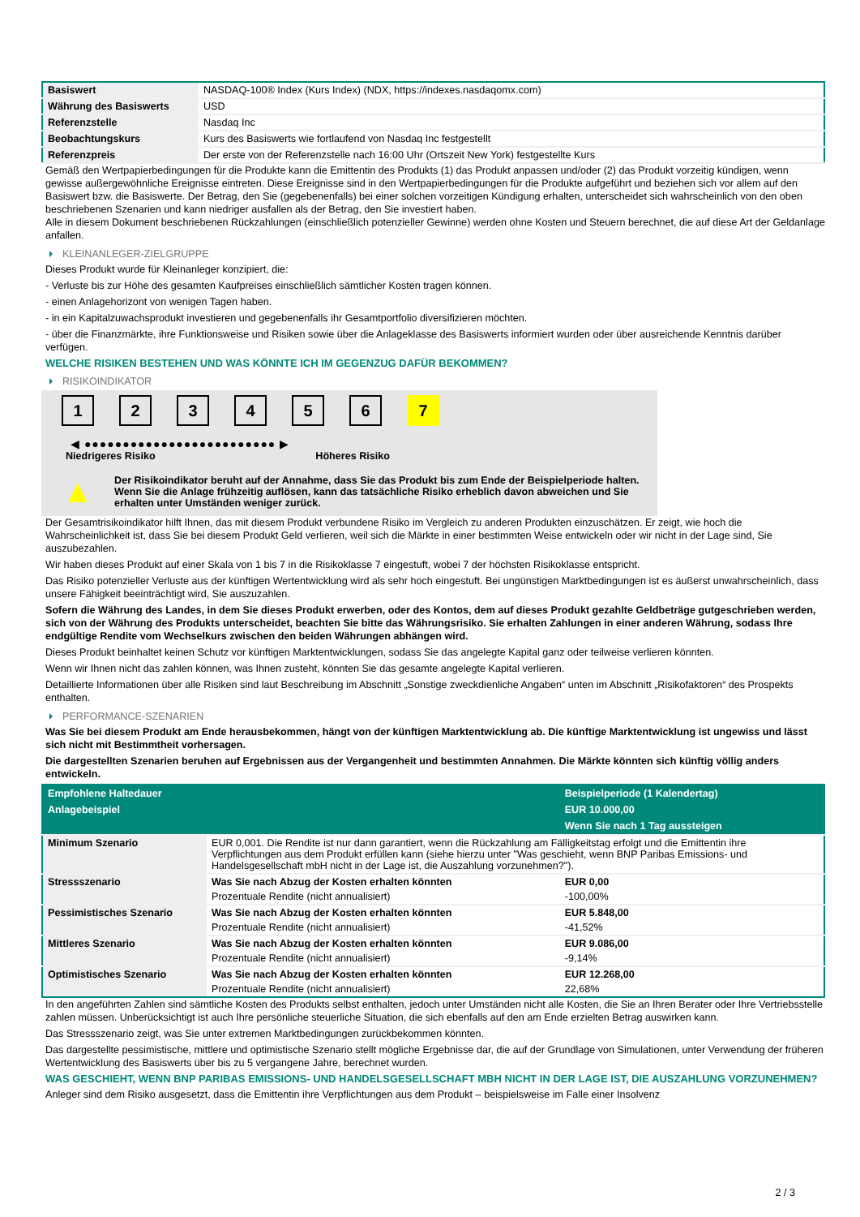| Basiswert | NASDAQ-100® Index (Kurs Index) (NDX, https://indexes.nasdaqomx.com) |
| Währung des Basiswerts | USD |
| Referenzstelle | Nasdaq Inc |
| Beobachtungskurs | Kurs des Basiswerts wie fortlaufend von Nasdaq Inc festgestellt |
| Referenzpreis | Der erste von der Referenzstelle nach 16:00 Uhr (Ortszeit New York) festgestellte Kurs |
Gemäß den Wertpapierbedingungen für die Produkte kann die Emittentin des Produkts (1) das Produkt anpassen und/oder (2) das Produkt vorzeitig kündigen, wenn gewisse außergewöhnliche Ereignisse eintreten. Diese Ereignisse sind in den Wertpapierbedingungen für die Produkte aufgeführt und beziehen sich vor allem auf den Basiswert bzw. die Basiswerte. Der Betrag, den Sie (gegebenenfalls) bei einer solchen vorzeitigen Kündigung erhalten, unterscheidet sich wahrscheinlich von den oben beschriebenen Szenarien und kann niedriger ausfallen als der Betrag, den Sie investiert haben.
Alle in diesem Dokument beschriebenen Rückzahlungen (einschließlich potenzieller Gewinne) werden ohne Kosten und Steuern berechnet, die auf diese Art der Geldanlage anfallen.
KLEINANLEGER-ZIELGRUPPE
Dieses Produkt wurde für Kleinanleger konzipiert, die:
- Verluste bis zur Höhe des gesamten Kaufpreises einschließlich sämtlicher Kosten tragen können.
- einen Anlagehorizont von wenigen Tagen haben.
- in ein Kapitalzuwachsprodukt investieren und gegebenenfalls ihr Gesamtportfolio diversifizieren möchten.
- über die Finanzmärkte, ihre Funktionsweise und Risiken sowie über die Anlageklasse des Basiswerts informiert wurden oder über ausreichende Kenntnis darüber verfügen.
WELCHE RISIKEN BESTEHEN UND WAS KÖNNTE ICH IM GEGENZUG DAFÜR BEKOMMEN?
RISIKOINDIKATOR
1 2 3 4 5 6 7
◀ ●●●●●●●●●●●●●●●●●●●●●●●●● ▶
Niedrigeres Risiko Höheres Risiko
▲
Der Risikoindikator beruht auf der Annahme, dass Sie das Produkt bis zum Ende der Beispielperiode halten.
Wenn Sie die Anlage frühzeitig auflösen, kann das tatsächliche Risiko erheblich davon abweichen und Sie erhalten unter Umständen weniger zurück.
Der Gesamtrisikoindikator hilft Ihnen, das mit diesem Produkt verbundene Risiko im Vergleich zu anderen Produkten einzuschätzen. Er zeigt, wie hoch die Wahrscheinlichkeit ist, dass Sie bei diesem Produkt Geld verlieren, weil sich die Märkte in einer bestimmten Weise entwickeln oder wir nicht in der Lage sind, Sie auszubezahlen.
Wir haben dieses Produkt auf einer Skala von 1 bis 7 in die Risikoklasse 7 eingestuft, wobei 7 der höchsten Risikoklasse entspricht.
Das Risiko potenzieller Verluste aus der künftigen Wertentwicklung wird als sehr hoch eingestuft. Bei ungünstigen Marktbedingungen ist es äußerst unwahrscheinlich, dass unsere Fähigkeit beeinträchtigt wird, Sie auszuzahlen.
Sofern die Währung des Landes, in dem Sie dieses Produkt erwerben, oder des Kontos, dem auf dieses Produkt gezahlte Geldbeträge gutgeschrieben werden, sich von der Währung des Produkts unterscheidet, beachten Sie bitte das Währungsrisiko. Sie erhalten Zahlungen in einer anderen Währung, sodass Ihre endgültige Rendite vom Wechselkurs zwischen den beiden Währungen abhängen wird.
Dieses Produkt beinhaltet keinen Schutz vor künftigen Marktentwicklungen, sodass Sie das angelegte Kapital ganz oder teilweise verlieren könnten.
Wenn wir Ihnen nicht das zahlen können, was Ihnen zusteht, könnten Sie das gesamte angelegte Kapital verlieren.
Detaillierte Informationen über alle Risiken sind laut Beschreibung im Abschnitt „Sonstige zweckdienliche Angaben“ unten im Abschnitt „Risikofaktoren“ des Prospekts enthalten.
PERFORMANCE-SZENARIEN
Was Sie bei diesem Produkt am Ende herausbekommen, hängt von der künftigen Marktentwicklung ab. Die künftige Marktentwicklung ist ungewiss und lässt sich nicht mit Bestimmtheit vorhersagen.
Die dargestellten Szenarien beruhen auf Ergebnissen aus der Vergangenheit und bestimmten Annahmen. Die Märkte könnten sich künftig völlig anders entwickeln.
| Empfohlene Haltedauer | | Beispielperiode (1 Kalendertag) |
| --- | --- | --- |
| Anlagebeispiel | | EUR 10.000,00 |
| | | Wenn Sie nach 1 Tag aussteigen |
| Minimum Szenario | EUR 0,001. Die Rendite ist nur dann garantiert, wenn die Rückzahlung am Fälligkeitstag erfolgt und die Emittentin ihre Verpflichtungen aus dem Produkt erfüllen kann (siehe hierzu unter "Was geschieht, wenn BNP Paribas Emissions- und Handelsgesellschaft mbH nicht in der Lage ist, die Auszahlung vorzunehmen?"). | |
| Stressszenario | Was Sie nach Abzug der Kosten erhalten könnten | EUR 0,00 |
| | Prozentuale Rendite (nicht annualisiert) | -100,00% |
| Pessimistisches Szenario | Was Sie nach Abzug der Kosten erhalten könnten | EUR 5.848,00 |
| | Prozentuale Rendite (nicht annualisiert) | -41,52% |
| Mittleres Szenario | Was Sie nach Abzug der Kosten erhalten könnten | EUR 9.086,00 |
| | Prozentuale Rendite (nicht annualisiert) | -9,14% |
| Optimistisches Szenario | Was Sie nach Abzug der Kosten erhalten könnten | EUR 12.268,00 |
| | Prozentuale Rendite (nicht annualisiert) | 22,68% |
In den angeführten Zahlen sind sämtliche Kosten des Produkts selbst enthalten, jedoch unter Umständen nicht alle Kosten, die Sie an Ihren Berater oder Ihre Vertriebsstelle zahlen müssen. Unberücksichtigt ist auch Ihre persönliche steuerliche Situation, die sich ebenfalls auf den am Ende erzielten Betrag auswirken kann.
Das Stressszenario zeigt, was Sie unter extremen Marktbedingungen zurückbekommen könnten.
Das dargestellte pessimistische, mittlere und optimistische Szenario stellt mögliche Ergebnisse dar, die auf der Grundlage von Simulationen, unter Verwendung der früheren Wertentwicklung des Basiswerts über bis zu 5 vergangene Jahre, berechnet wurden.
WAS GESCHIEHT, WENN BNP PARIBAS EMISSIONS- UND HANDELSGESELLSCHAFT MBH NICHT IN DER LAGE IST, DIE AUSZAHLUNG VORZUNEHMEN?
Anleger sind dem Risiko ausgesetzt, dass die Emittentin ihre Verpflichtungen aus dem Produkt – beispielsweise im Falle einer Insolvenz
2 / 3